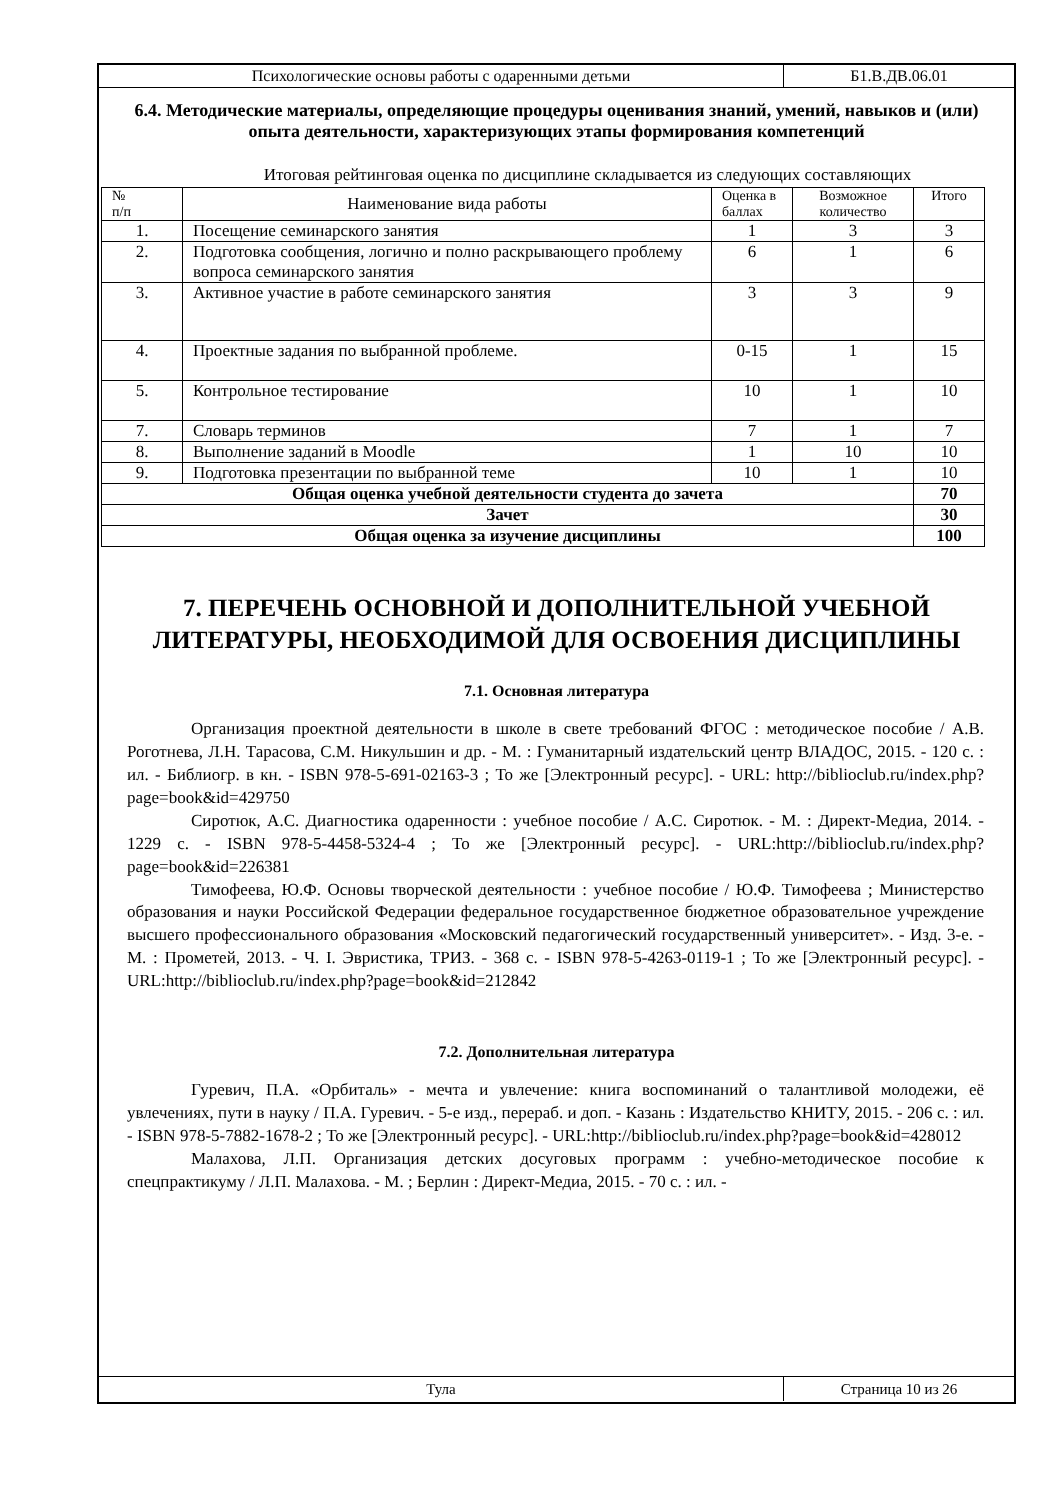Психологические основы работы с одаренными детьми
Б1.В.ДВ.06.01
6.4. Методические материалы, определяющие процедуры оценивания знаний, умений, навыков и (или) опыта деятельности, характеризующих этапы формирования компетенций
Итоговая рейтинговая оценка по дисциплине складывается из следующих составляющих
| № п/п | Наименование вида работы | Оценка в баллах | Возможное количество | Итого |
| --- | --- | --- | --- | --- |
| 1. | Посещение семинарского занятия | 1 | 3 | 3 |
| 2. | Подготовка сообщения, логично и полно раскрывающего проблему вопроса семинарского занятия | 6 | 1 | 6 |
| 3. | Активное участие в работе семинарского занятия | 3 | 3 | 9 |
| 4. | Проектные задания по выбранной проблеме. | 0-15 | 1 | 15 |
| 5. | Контрольное тестирование | 10 | 1 | 10 |
| 7. | Словарь терминов | 7 | 1 | 7 |
| 8. | Выполнение заданий в Moodle | 1 | 10 | 10 |
| 9. | Подготовка презентации по выбранной теме | 10 | 1 | 10 |
| Общая оценка учебной деятельности студента до зачета | | | | 70 |
| Зачет | | | | 30 |
| Общая оценка за изучение дисциплины | | | | 100 |
7. ПЕРЕЧЕНЬ ОСНОВНОЙ И ДОПОЛНИТЕЛЬНОЙ УЧЕБНОЙ ЛИТЕРАТУРЫ, НЕОБХОДИМОЙ ДЛЯ ОСВОЕНИЯ ДИСЦИПЛИНЫ
7.1. Основная литература
Организация проектной деятельности в школе в свете требований ФГОС : методическое пособие / А.В. Роготнева, Л.Н. Тарасова, С.М. Никульшин и др. - М. : Гуманитарный издательский центр ВЛАДОС, 2015. - 120 с. : ил. - Библиогр. в кн. - ISBN 978-5-691-02163-3 ; То же [Электронный ресурс]. - URL: http://biblioclub.ru/index.php?page=book&id=429750
Сиротюк, А.С. Диагностика одаренности : учебное пособие / А.С. Сиротюк. - М. : Директ-Медиа, 2014. - 1229 с. - ISBN 978-5-4458-5324-4 ; То же [Электронный ресурс]. - URL:http://biblioclub.ru/index.php?page=book&id=226381
Тимофеева, Ю.Ф. Основы творческой деятельности : учебное пособие / Ю.Ф. Тимофеева ; Министерство образования и науки Российской Федерации федеральное государственное бюджетное образовательное учреждение высшего профессионального образования «Московский педагогический государственный университет». - Изд. 3-е. - М. : Прометей, 2013. - Ч. I. Эвристика, ТРИЗ. - 368 с. - ISBN 978-5-4263-0119-1 ; То же [Электронный ресурс]. - URL:http://biblioclub.ru/index.php?page=book&id=212842
7.2. Дополнительная литература
Гуревич, П.А. «Орбиталь» - мечта и увлечение: книга воспоминаний о талантливой молодежи, её увлечениях, пути в науку / П.А. Гуревич. - 5-е изд., перераб. и доп. - Казань : Издательство КНИТУ, 2015. - 206 с. : ил. - ISBN 978-5-7882-1678-2 ; То же [Электронный ресурс]. - URL:http://biblioclub.ru/index.php?page=book&id=428012
Малахова, Л.П. Организация детских досуговых программ : учебно-методическое пособие к спецпрактикуму / Л.П. Малахова. - М. ; Берлин : Директ-Медиа, 2015. - 70 с. : ил. -
Тула Страница 10 из 26